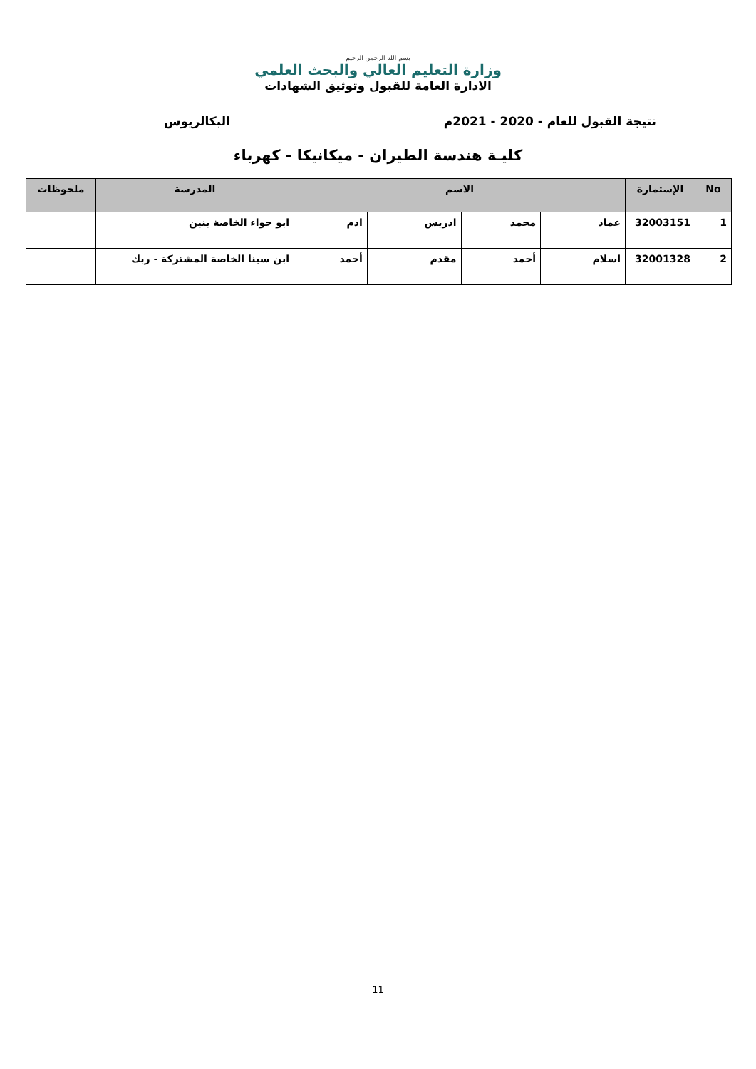بسم الله الرحمن الرحيم
وزارة التعليم العالي والبحث العلمي
الادارة العامة للقبول وتوثيق الشهادات
نتيجة القبول للعام - 2020 - 2021م البكالريوس
كليـة هندسة الطيران - ميكانيكا - كهرباء
| No | الإستمارة | الاسم | | | | المدرسة | ملحوظات |
| --- | --- | --- | --- | --- | --- | --- | --- |
| 1 | 32003151 | عماد | محمد | ادريس | ادم | ابو حواء الخاصة بنين | |
| 2 | 32001328 | اسلام | أحمد | مقدم | أحمد | ابن سينا الخاصة المشتركة - ربك | |
11